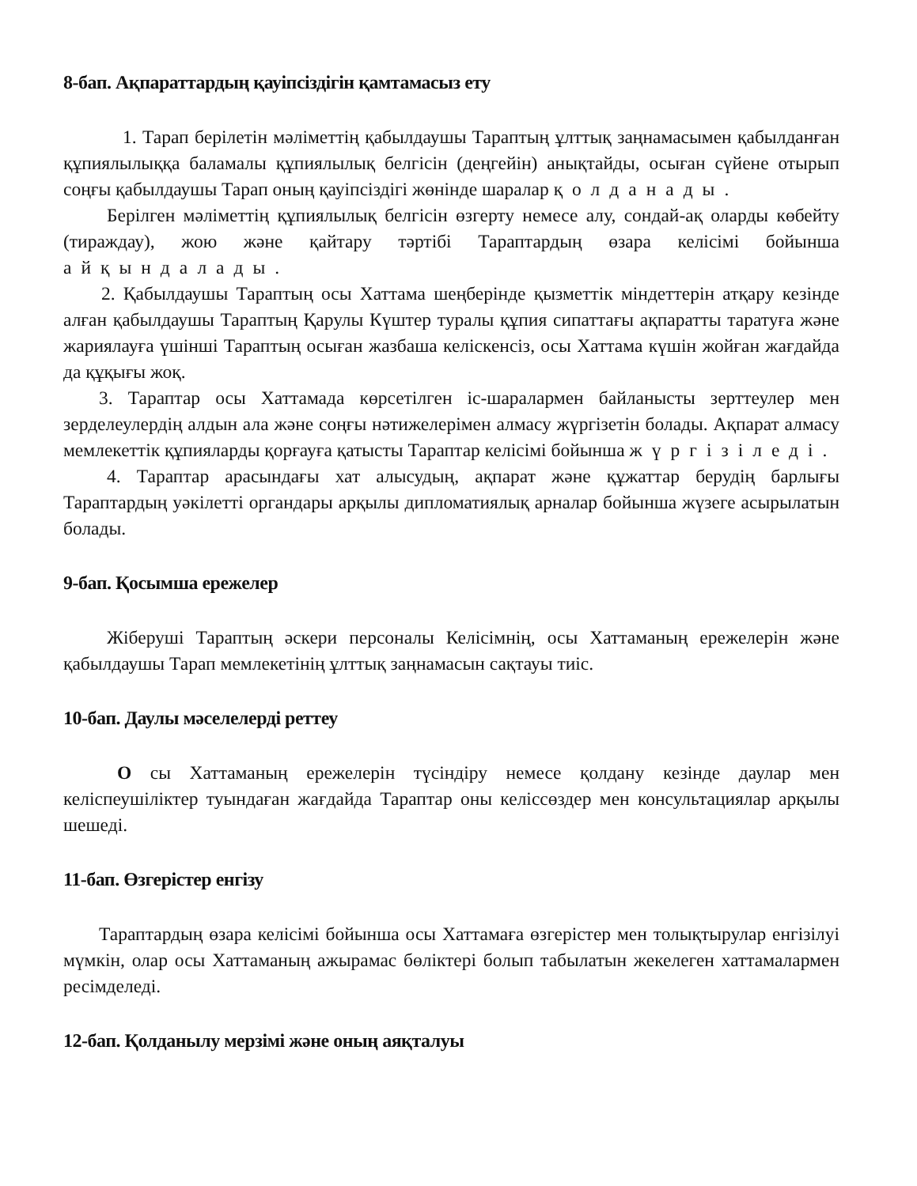8-бап. Ақпараттардың қауіпсіздігін қамтамасыз ету
1. Тарап берілетін мәліметтің қабылдаушы Тараптың ұлттық заңнамасымен қабылданған құпиялылыққа баламалы құпиялылық белгісін (деңгейін) анықтайды, осыған сүйене отырып соңғы қабылдаушы Тарап оның қауіпсіздігі жөнінде шаралар қолданады.
Берілген мәліметтің құпиялылық белгісін өзгерту немесе алу, сондай-ақ оларды көбейту (тираждау), жою және қайтару тәртібі Тараптардың өзара келісімі бойынша айқындалады.
2. Қабылдаушы Тараптың осы Хаттама шеңберінде қызметтік міндеттерін атқару кезінде алған қабылдаушы Тараптың Қарулы Күштер туралы құпия сипаттағы ақпаратты таратуға және жариялауға үшінші Тараптың осыған жазбаша келіскенсіз, осы Хаттама күшін жойған жағдайда да құқығы жоқ.
3. Тараптар осы Хаттамада көрсетілген іс-шаралармен байланысты зерттеулер мен зерделеулердің алдын ала және соңғы нәтижелерімен алмасу жүргізетін болады. Ақпарат алмасу мемлекеттік құпияларды қорғауға қатысты Тараптар келісімі бойынша жүргізіледі.
4. Тараптар арасындағы хат алысудың, ақпарат және құжаттар берудің барлығы Тараптардың уәкілетті органдары арқылы дипломатиялық арналар бойынша жүзеге асырылатын болады.
9-бап. Қосымша ережелер
Жіберуші Тараптың әскери персоналы Келісімнің, осы Хаттаманың ережелерін және қабылдаушы Тарап мемлекетінің ұлттық заңнамасын сақтауы тиіс.
10-бап. Даулы мәселелерді реттеу
О сы Хаттаманың ережелерін түсіндіру немесе қолдану кезінде даулар мен келіспеушіліктер туындаған жағдайда Тараптар оны келіссөздер мен консультациялар арқылы шешеді.
11-бап. Өзгерістер енгізу
Тараптардың өзара келісімі бойынша осы Хаттамаға өзгерістер мен толықтырулар енгізілуі мүмкін, олар осы Хаттаманың ажырамас бөліктері болып табылатын жекелеген хаттамалармен ресімделеді.
12-бап. Қолданылу мерзімі және оның аяқталуы